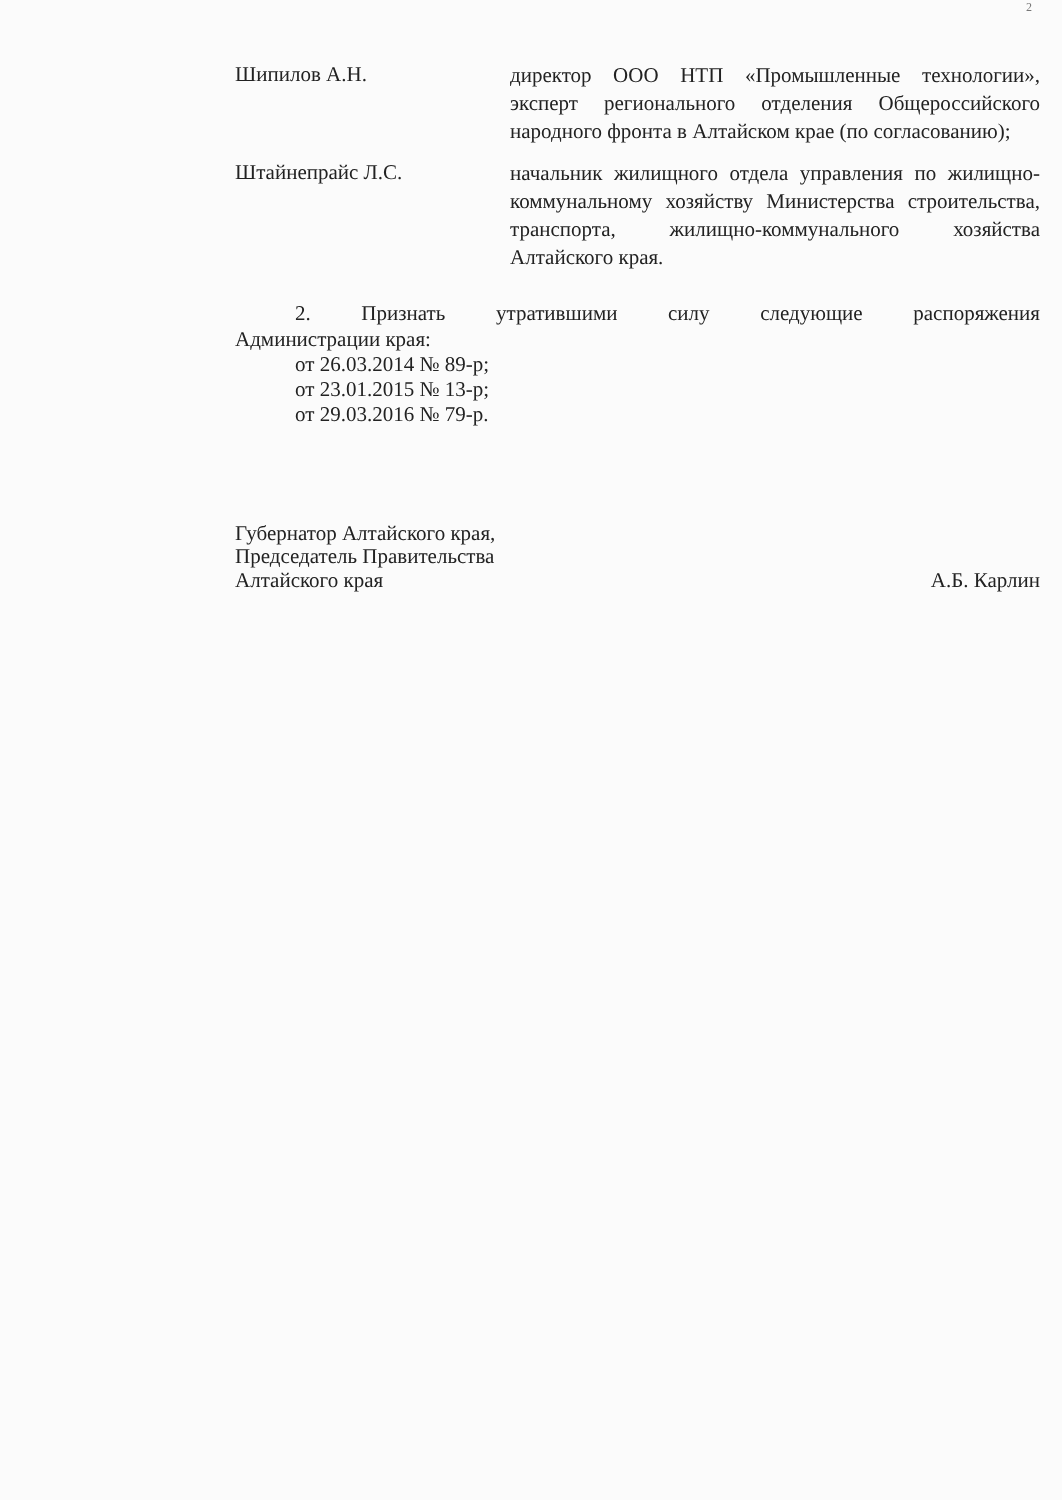2
Шипилов А.Н.
директор ООО НТП «Промышленные технологии», эксперт регионального отделения Общероссийского народного фронта в Алтайском крае (по согласованию);
Штайнепрайс Л.С.
начальник жилищного отдела управления по жилищно-коммунальному хозяйству Министерства строительства, транспорта, жилищно-коммунального хозяйства Алтайского края.
2. Признать утратившими силу следующие распоряжения
Администрации края:
от 26.03.2014 № 89-р;
от 23.01.2015 № 13-р;
от 29.03.2016 № 79-р.
Губернатор Алтайского края,
Председатель Правительства
Алтайского края
А.Б. Карлин